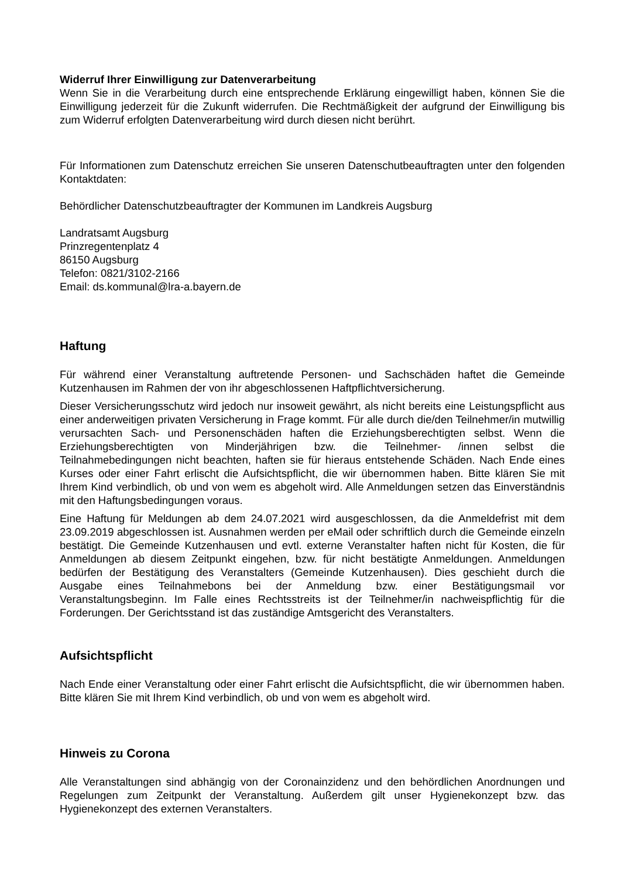Widerruf Ihrer Einwilligung zur Datenverarbeitung
Wenn Sie in die Verarbeitung durch eine entsprechende Erklärung eingewilligt haben, können Sie die Einwilligung jederzeit für die Zukunft widerrufen. Die Rechtmäßigkeit der aufgrund der Einwilligung bis zum Widerruf erfolgten Datenverarbeitung wird durch diesen nicht berührt.
Für Informationen zum Datenschutz erreichen Sie unseren Datenschutbeauftragten unter den folgenden Kontaktdaten:
Behördlicher Datenschutzbeauftragter der Kommunen im Landkreis Augsburg
Landratsamt Augsburg
Prinzregentenplatz 4
86150 Augsburg
Telefon: 0821/3102-2166
Email: ds.kommunal@lra-a.bayern.de
Haftung
Für während einer Veranstaltung auftretende Personen- und Sachschäden haftet die Gemeinde Kutzenhausen im Rahmen der von ihr abgeschlossenen Haftpflichtversicherung.
Dieser Versicherungsschutz wird jedoch nur insoweit gewährt, als nicht bereits eine Leistungs­pflicht aus einer anderweitigen privaten Versicherung in Frage kommt. Für alle durch die/den Teilnehmer/in mutwillig verursachten Sach- und Personenschäden haften die Erziehungsberech­tigten selbst. Wenn die Erziehungsberechtigten von Minderjährigen bzw. die Teilnehmer- /innen selbst die Teilnahmebedingungen nicht beachten, haften sie für hieraus entstehende Schäden. Nach Ende eines Kurses oder einer Fahrt erlischt die Aufsichtspflicht, die wir übernommen haben. Bitte klären Sie mit Ihrem Kind verbindlich, ob und von wem es abgeholt wird. Alle Anmeldungen setzen das Einverständnis mit den Haftungsbedingungen voraus.
Eine Haftung für Meldungen ab dem 24.07.2021 wird ausgeschlossen, da die Anmeldefrist mit dem 23.09.2019 abgeschlossen ist. Ausnahmen werden per eMail oder schriftlich durch die Gemeinde einzeln bestätigt. Die Gemeinde Kutzenhausen und evtl. externe Veranstalter haften nicht für Kosten, die für Anmeldungen ab diesem Zeitpunkt eingehen, bzw. für nicht bestätigte Anmeldungen. Anmeldungen bedürfen der Bestätigung des Veranstalters (Gemeinde Kutzenhausen). Dies geschieht durch die Ausgabe eines Teilnahmebons bei der Anmeldung bzw. einer Bestätigungsmail vor Veranstaltungsbeginn. Im Falle eines Rechtsstreits ist der Teilnehmer/in nachweispflichtig für die Forderungen. Der Gerichtsstand ist das zuständige Amtsgericht des Veranstalters.
Aufsichtspflicht
Nach Ende einer Veranstaltung oder einer Fahrt erlischt die Aufsichtspflicht, die wir übernommen haben. Bitte klären Sie mit Ihrem Kind verbindlich, ob und von wem es abgeholt wird.
Hinweis zu Corona
Alle Veranstaltungen sind abhängig von der Coronainzidenz und den behördlichen Anordnungen und Regelungen zum Zeitpunkt der Veranstaltung. Außerdem gilt unser Hygienekonzept bzw. das Hygienekonzept des externen Veranstalters.